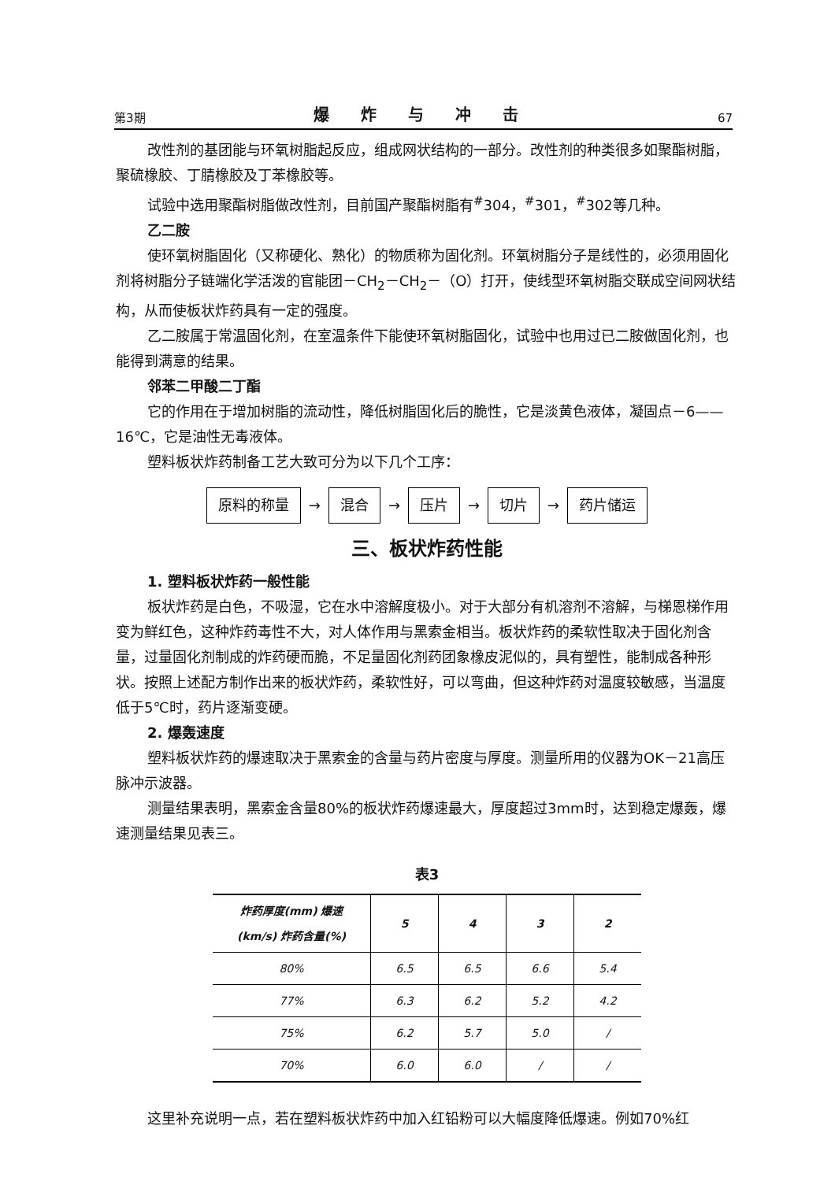第3期 爆炸与冲击 67
改性剂的基团能与环氧树脂起反应，组成网状结构的一部分。改性剂的种类很多如聚酯树脂，聚硫橡胶、丁腈橡胶及丁苯橡胶等。
试验中选用聚酯树脂做改性剂，目前国产聚酯树脂有<sup>#</sup>304，<sup>#</sup>301，<sup>#</sup>302等几种。
乙二胺
使环氧树脂固化（又称硬化、熟化）的物质称为固化剂。环氧树脂分子是线性的，必须用固化剂将树脂分子链端化学活泼的官能团－CH<sub>2</sub>－CH<sub>2</sub>－（O）打开，使线型环氧树脂交联成空间网状结构，从而使板状炸药具有一定的强度。
乙二胺属于常温固化剂，在室温条件下能使环氧树脂固化，试验中也用过已二胺做固化剂，也能得到满意的结果。
邻苯二甲酸二丁酯
它的作用在于增加树脂的流动性，降低树脂固化后的脆性，它是淡黄色液体，凝固点－6——16℃，它是油性无毒液体。
塑料板状炸药制备工艺大致可分为以下几个工序：
原料的称量 → 混合 → 压片 → 切片 → 药片储运
三、板状炸药性能
1. 塑料板状炸药一般性能
板状炸药是白色，不吸湿，它在水中溶解度极小。对于大部分有机溶剂不溶解，与梯恩梯作用变为鲜红色，这种炸药毒性不大，对人体作用与黑索金相当。板状炸药的柔软性取决于固化剂含量，过量固化剂制成的炸药硬而脆，不足量固化剂药团象橡皮泥似的，具有塑性，能制成各种形状。按照上述配方制作出来的板状炸药，柔软性好，可以弯曲，但这种炸药对温度较敏感，当温度低于5℃时，药片逐渐变硬。
2. 爆轰速度
塑料板状炸药的爆速取决于黑索金的含量与药片密度与厚度。测量所用的仪器为OK－21高压脉冲示波器。
测量结果表明，黑索金含量80%的板状炸药爆速最大，厚度超过3mm时，达到稳定爆轰，爆速测量结果见表三。
表3
| 炸药厚度(mm) 爆速(km/s) 炸药含量(%) | 5 | 4 | 3 | 2 |
| --- | --- | --- | --- | --- |
| 80% | 6.5 | 6.5 | 6.6 | 5.4 |
| 77% | 6.3 | 6.2 | 5.2 | 4.2 |
| 75% | 6.2 | 5.7 | 5.0 | / |
| 70% | 6.0 | 6.0 | / | / |
这里补充说明一点，若在塑料板状炸药中加入红铅粉可以大幅度降低爆速。例如70%红